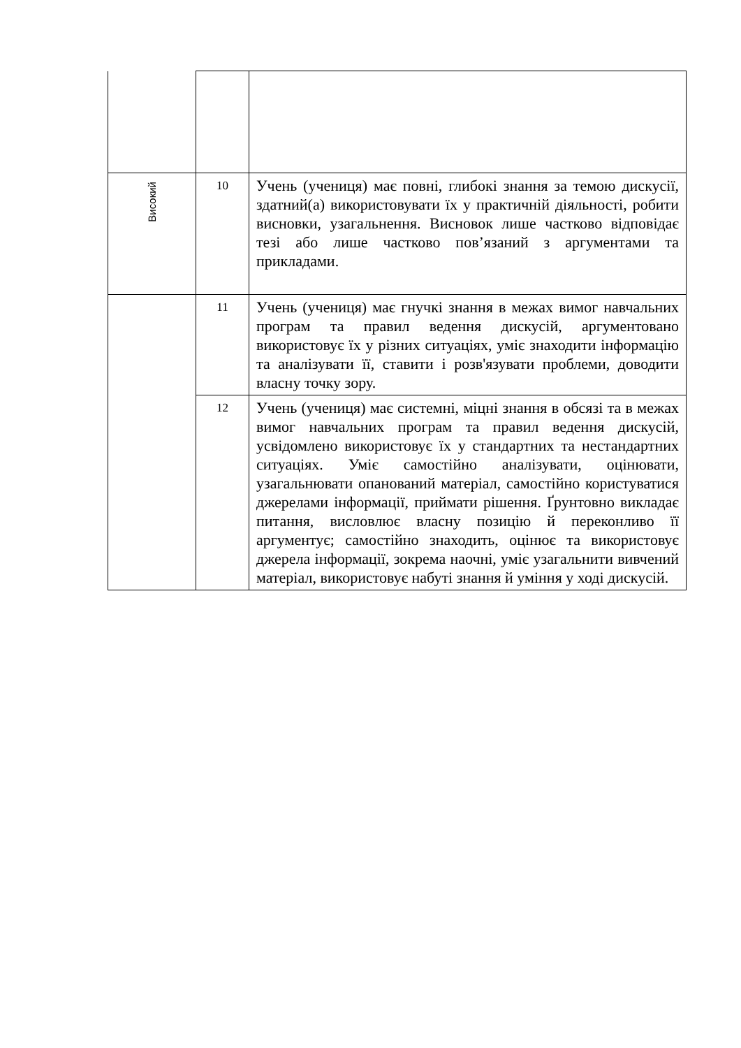| Високий | 10 | Учень (учениця) має повні, глибокі знання за темою дискусії, здатний(а) використовувати їх у практичній діяльності, робити висновки, узагальнення. Висновок лише частково відповідає тезі або лише частково пов’язаний з аргументами та прикладами. |
| | 11 | Учень (учениця) має гнучкі знання в межах вимог навчальних програм та правил ведення дискусій, аргументовано використовує їх у різних ситуаціях, уміє знаходити інформацію та аналізувати її, ставити і розв'язувати проблеми, доводити власну точку зору. |
| | 12 | Учень (учениця) має системні, міцні знання в обсязі та в межах вимог навчальних програм та правил ведення дискусій, усвідомлено використовує їх у стандартних та нестандартних ситуаціях. Уміє самостійно аналізувати, оцінювати, узагальнювати опанований матеріал, самостійно користуватися джерелами інформації, приймати рішення. Ґрунтовно викладає питання, висловлює власну позицію й переконливо її аргументує; самостійно знаходить, оцінює та використовує джерела інформації, зокрема наочні, уміє узагальнити вивчений матеріал, використовує набуті знання й уміння у ході дискусій. |